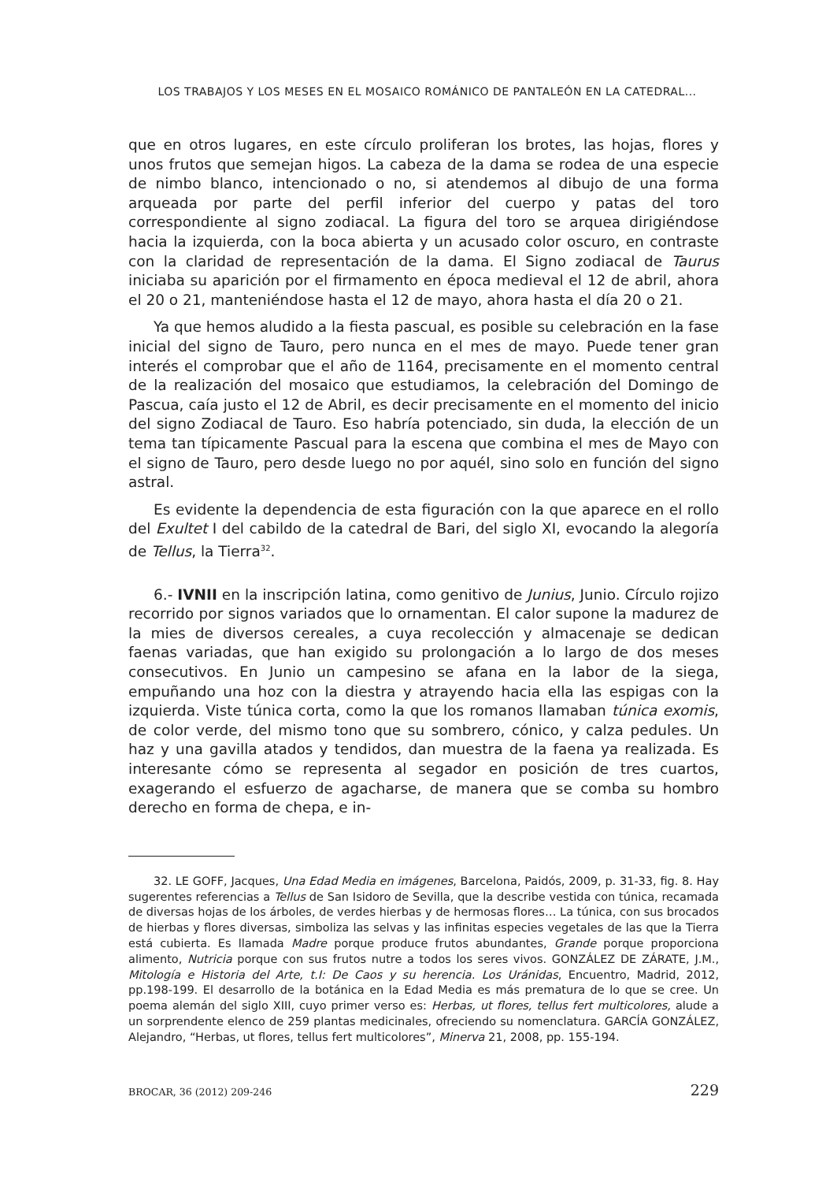LOS TRABAJOS Y LOS MESES EN EL MOSAICO ROMÁNICO DE PANTALEÓN EN LA CATEDRAL...
que en otros lugares, en este círculo proliferan los brotes, las hojas, flores y unos frutos que semejan higos. La cabeza de la dama se rodea de una especie de nimbo blanco, intencionado o no, si atendemos al dibujo de una forma arqueada por parte del perfil inferior del cuerpo y patas del toro correspondiente al signo zodiacal. La figura del toro se arquea dirigiéndose hacia la izquierda, con la boca abierta y un acusado color oscuro, en contraste con la claridad de representación de la dama. El Signo zodiacal de Taurus iniciaba su aparición por el firmamento en época medieval el 12 de abril, ahora el 20 o 21, manteniéndose hasta el 12 de mayo, ahora hasta el día 20 o 21.
Ya que hemos aludido a la fiesta pascual, es posible su celebración en la fase inicial del signo de Tauro, pero nunca en el mes de mayo. Puede tener gran interés el comprobar que el año de 1164, precisamente en el momento central de la realización del mosaico que estudiamos, la celebración del Domingo de Pascua, caía justo el 12 de Abril, es decir precisamente en el momento del inicio del signo Zodiacal de Tauro. Eso habría potenciado, sin duda, la elección de un tema tan típicamente Pascual para la escena que combina el mes de Mayo con el signo de Tauro, pero desde luego no por aquél, sino solo en función del signo astral.
Es evidente la dependencia de esta figuración con la que aparece en el rollo del Exultet I del cabildo de la catedral de Bari, del siglo XI, evocando la alegoría de Tellus, la Tierra<sup>32</sup>.
6.- IVNII en la inscripción latina, como genitivo de Junius, Junio. Círculo rojizo recorrido por signos variados que lo ornamentan. El calor supone la madurez de la mies de diversos cereales, a cuya recolección y almacenaje se dedican faenas variadas, que han exigido su prolongación a lo largo de dos meses consecutivos. En Junio un campesino se afana en la labor de la siega, empuñando una hoz con la diestra y atrayendo hacia ella las espigas con la izquierda. Viste túnica corta, como la que los romanos llamaban túnica exomis, de color verde, del mismo tono que su sombrero, cónico, y calza pedules. Un haz y una gavilla atados y tendidos, dan muestra de la faena ya realizada. Es interesante cómo se representa al segador en posición de tres cuartos, exagerando el esfuerzo de agacharse, de manera que se comba su hombro derecho en forma de chepa, e in-
32. LE GOFF, Jacques, Una Edad Media en imágenes, Barcelona, Paidós, 2009, p. 31-33, fig. 8. Hay sugerentes referencias a Tellus de San Isidoro de Sevilla, que la describe vestida con túnica, recamada de diversas hojas de los árboles, de verdes hierbas y de hermosas flores… La túnica, con sus brocados de hierbas y flores diversas, simboliza las selvas y las infinitas especies vegetales de las que la Tierra está cubierta. Es llamada Madre porque produce frutos abundantes, Grande porque proporciona alimento, Nutricia porque con sus frutos nutre a todos los seres vivos. GONZÁLEZ DE ZÁRATE, J.M., Mitología e Historia del Arte, t.I: De Caos y su herencia. Los Uránidas, Encuentro, Madrid, 2012, pp.198-199. El desarrollo de la botánica en la Edad Media es más prematura de lo que se cree. Un poema alemán del siglo XIII, cuyo primer verso es: Herbas, ut flores, tellus fert multicolores, alude a un sorprendente elenco de 259 plantas medicinales, ofreciendo su nomenclatura. GARCÍA GONZÁLEZ, Alejandro, “Herbas, ut flores, tellus fert multicolores”, Minerva 21, 2008, pp. 155-194.
BROCAR, 36 (2012) 209-246 229